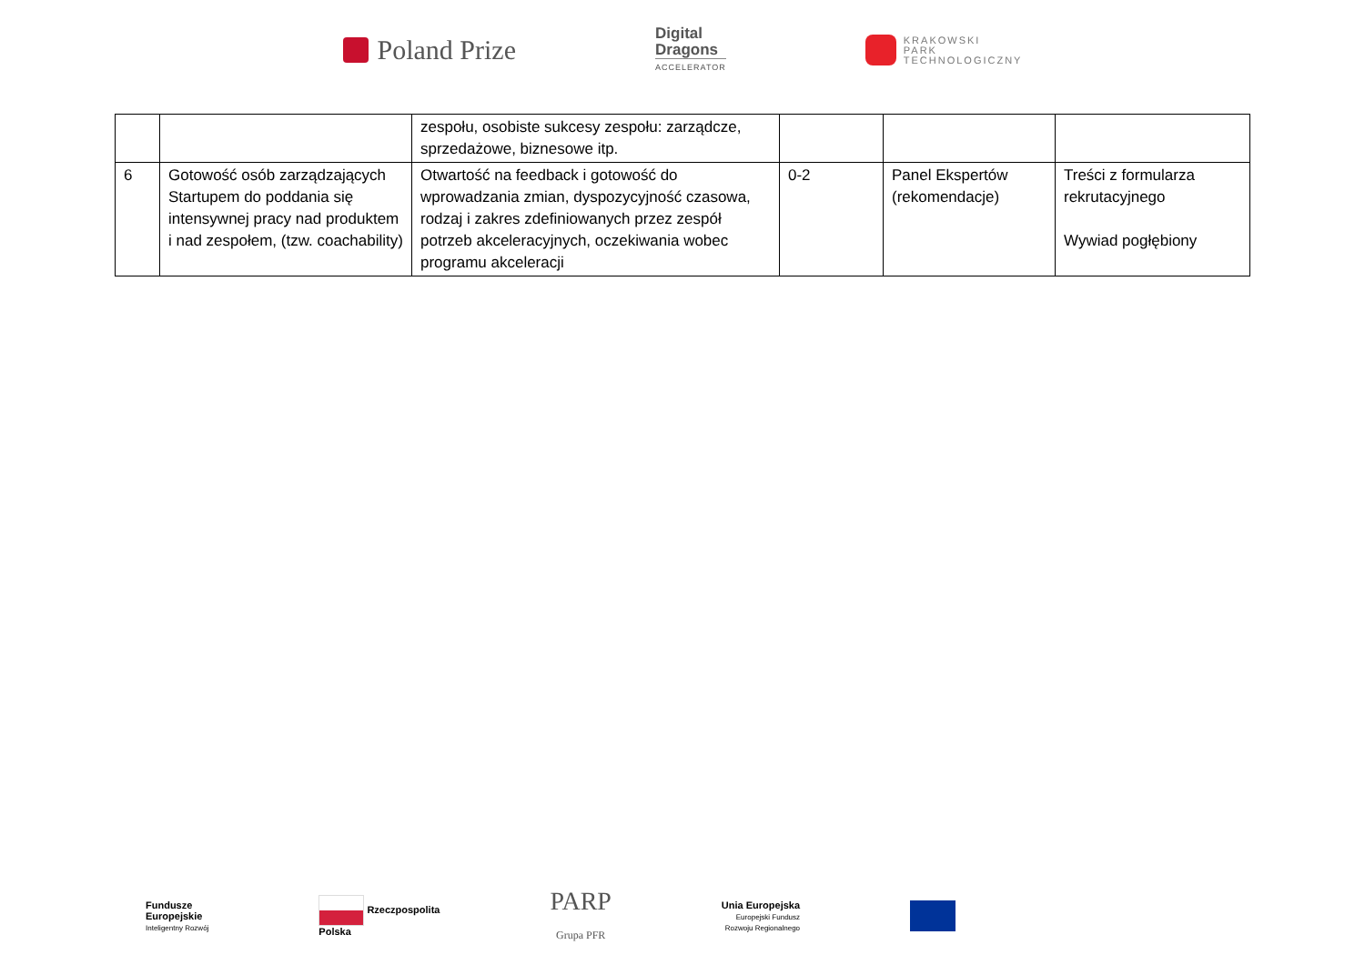Poland Prize
Digital
Dragons
ACCELERATOR
KRAKOWSKI
PARK
TECHNOLOGICZNY
| | | zespołu, osobiste sukcesy zespołu: zarządcze, sprzedażowe, biznesowe itp. | | | |
| 6 | Gotowość osób zarządzających Startupem do poddania się intensywnej pracy nad produktem i nad zespołem, (tzw. coachability) | Otwartość na feedback i gotowość do wprowadzania zmian, dyspozycyjność czasowa, rodzaj i zakres zdefiniowanych przez zespół potrzeb akceleracyjnych, oczekiwania wobec programu akceleracji | 0-2 | Panel Ekspertów (rekomendacje) | Treści z formularza rekrutacyjnego Wywiad pogłębiony |
Fundusze
Europejskie
Inteligentny Rozwój
Rzeczpospolita
Polska
PARP
Grupa PFR
Unia Europejska
Europejski Fundusz
Rozwoju Regionalnego